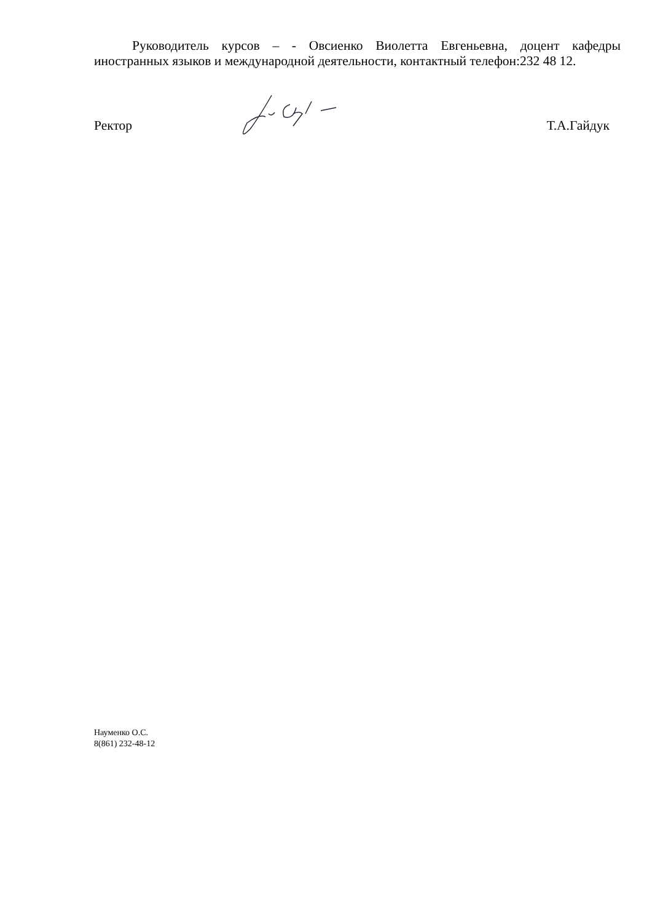Руководитель курсов – - Овсиенко Виолетта Евгеньевна, доцент кафедры иностранных языков и международной деятельности, контактный телефон:232 48 12.
Ректор Т.А.Гайдук
Науменко О.С.
8(861) 232-48-12